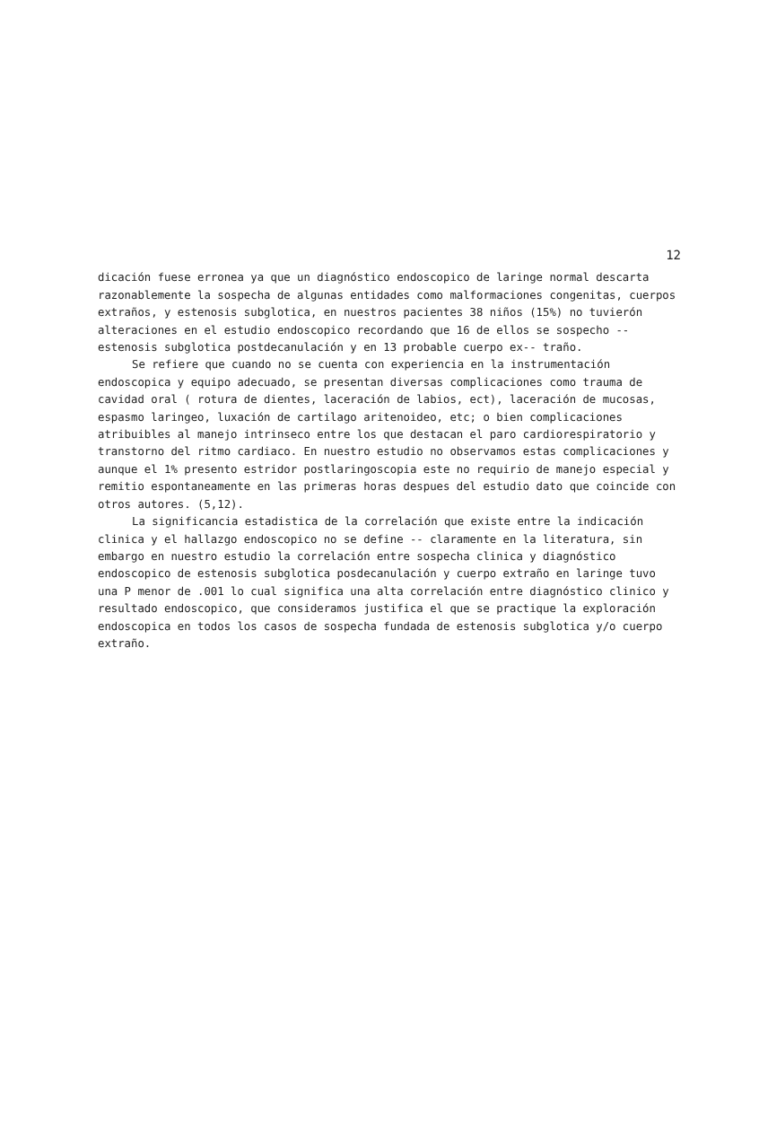12
dicación fuese erronea ya que un diagnóstico endoscopico de laringe normal descarta razonablemente la sospecha de algunas entidades como malformaciones congenitas, cuerpos extraños, y estenosis subglotica, en nuestros pacientes 38 niños (15%) no tuvierón alteraciones en el estudio endoscopico recordando que 16 de ellos se sospecho -- estenosis subglotica postdecanulación y en 13 probable cuerpo ex-- traño.
Se refiere que cuando no se cuenta con experiencia en la instrumentación endoscopica y equipo adecuado, se presentan diversas complicaciones como trauma de cavidad oral ( rotura de dientes, laceración de labios, ect), laceración de mucosas, espasmo laringeo, luxación de cartilago aritenoideo, etc; o bien complicaciones atribuibles al manejo intrinseco entre los que destacan el paro cardiorespiratorio y transtorno del ritmo cardiaco. En nuestro estudio no observamos estas complicaciones y aunque el 1% presento estridor postlaringoscopia este no requirio de manejo especial y remitio espontaneamente en las primeras horas despues del estudio dato que coincide con otros autores. (5,12).
La significancia estadistica de la correlación que existe entre la indicación clinica y el hallazgo endoscopico no se define -- claramente en la literatura, sin embargo en nuestro estudio la correlación entre sospecha clinica y diagnóstico endoscopico de estenosis subglotica posdecanulación y cuerpo extraño en laringe tuvo una P menor de .001 lo cual significa una alta correlación entre diagnóstico clinico y resultado endoscopico, que consideramos justifica el que se practique la exploración endoscopica en todos los casos de sospecha fundada de estenosis subglotica y/o cuerpo extraño.